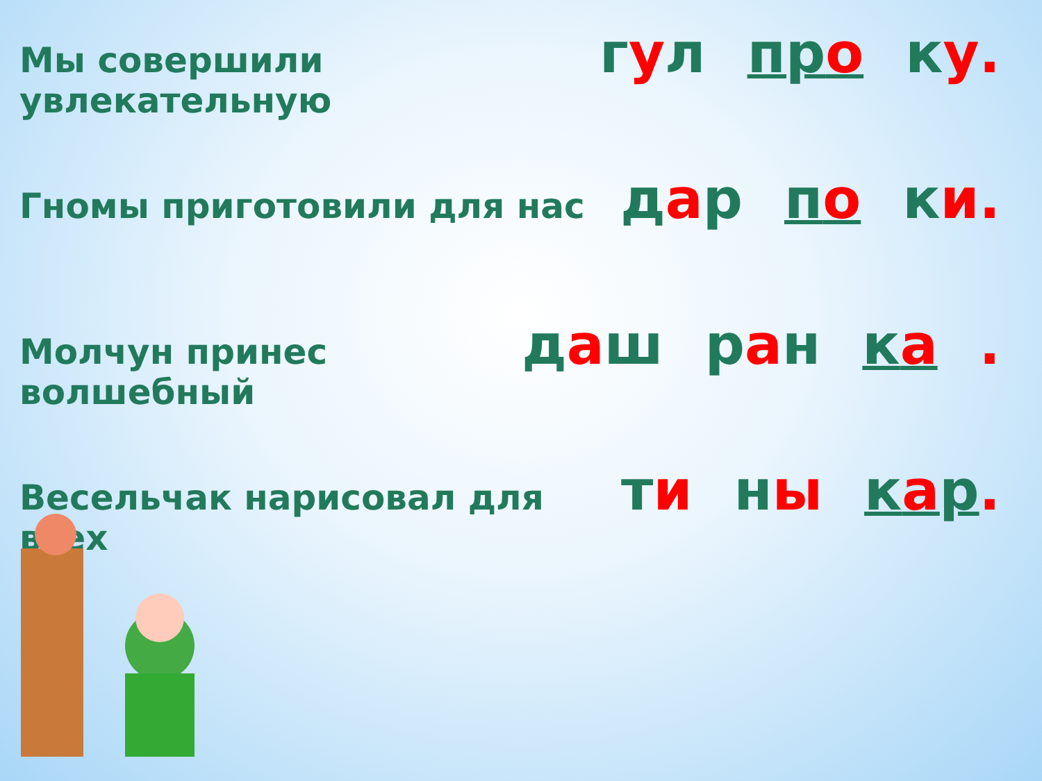Мы совершили увлекательную гул про ку.
Гномы приготовили для нас дар по ки.
Молчун принес волшебный даш ран ка.
Весельчак нарисовал для всех ти ны кар.